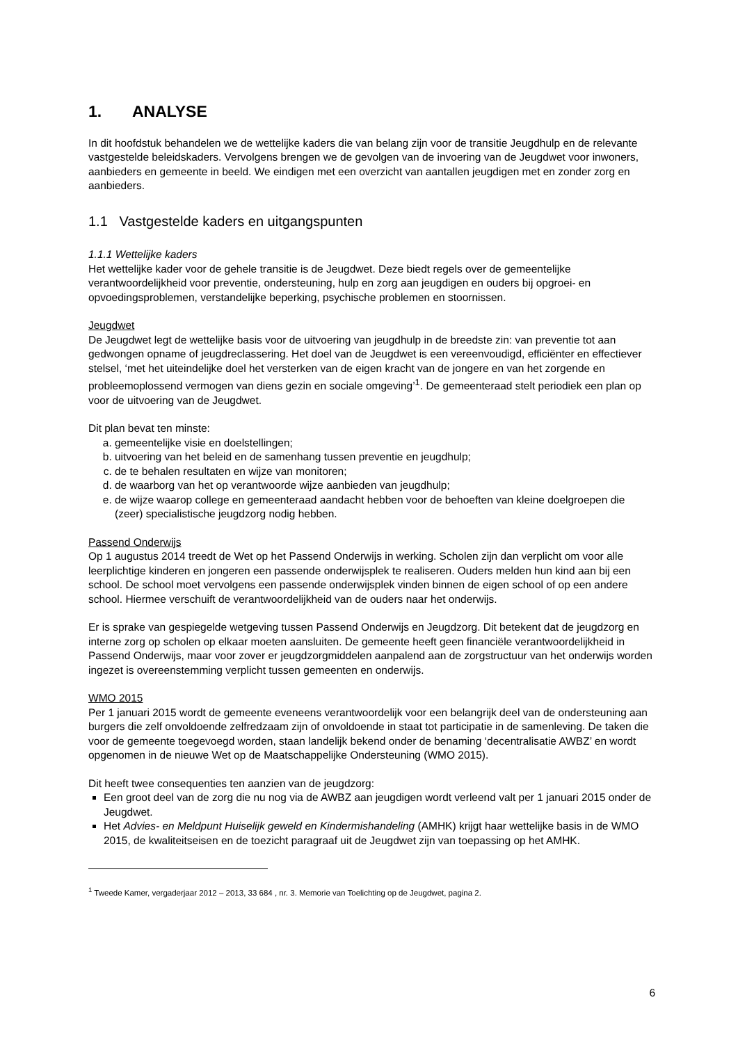1. ANALYSE
In dit hoofdstuk behandelen we de wettelijke kaders die van belang zijn voor de transitie Jeugdhulp en de relevante vastgestelde beleidskaders. Vervolgens brengen we de gevolgen van de invoering van de Jeugdwet voor inwoners, aanbieders en gemeente in beeld. We eindigen met een overzicht van aantallen jeugdigen met en zonder zorg en aanbieders.
1.1 Vastgestelde kaders en uitgangspunten
1.1.1 Wettelijke kaders
Het wettelijke kader voor de gehele transitie is de Jeugdwet. Deze biedt regels over de gemeentelijke verantwoordelijkheid voor preventie, ondersteuning, hulp en zorg aan jeugdigen en ouders bij opgroei- en opvoedingsproblemen, verstandelijke beperking, psychische problemen en stoornissen.
Jeugdwet
De Jeugdwet legt de wettelijke basis voor de uitvoering van jeugdhulp in de breedste zin: van preventie tot aan gedwongen opname of jeugdreclassering. Het doel van de Jeugdwet is een vereenvoudigd, efficiënter en effectiever stelsel, ‘met het uiteindelijke doel het versterken van de eigen kracht van de jongere en van het zorgende en probleemoplossend vermogen van diens gezin en sociale omgeving’<sup>1</sup>. De gemeenteraad stelt periodiek een plan op voor de uitvoering van de Jeugdwet.
Dit plan bevat ten minste:
a. gemeentelijke visie en doelstellingen;
b. uitvoering van het beleid en de samenhang tussen preventie en jeugdhulp;
c. de te behalen resultaten en wijze van monitoren;
d. de waarborg van het op verantwoorde wijze aanbieden van jeugdhulp;
e. de wijze waarop college en gemeenteraad aandacht hebben voor de behoeften van kleine doelgroepen die (zeer) specialistische jeugdzorg nodig hebben.
Passend Onderwijs
Op 1 augustus 2014 treedt de Wet op het Passend Onderwijs in werking. Scholen zijn dan verplicht om voor alle leerplichtige kinderen en jongeren een passende onderwijsplek te realiseren. Ouders melden hun kind aan bij een school. De school moet vervolgens een passende onderwijsplek vinden binnen de eigen school of op een andere school. Hiermee verschuift de verantwoordelijkheid van de ouders naar het onderwijs.
Er is sprake van gespiegelde wetgeving tussen Passend Onderwijs en Jeugdzorg. Dit betekent dat de jeugdzorg en interne zorg op scholen op elkaar moeten aansluiten. De gemeente heeft geen financiële verantwoordelijkheid in Passend Onderwijs, maar voor zover er jeugdzorgmiddelen aanpalend aan de zorgstructuur van het onderwijs worden ingezet is overeenstemming verplicht tussen gemeenten en onderwijs.
WMO 2015
Per 1 januari 2015 wordt de gemeente eveneens verantwoordelijk voor een belangrijk deel van de ondersteuning aan burgers die zelf onvoldoende zelfredzaam zijn of onvoldoende in staat tot participatie in de samenleving. De taken die voor de gemeente toegevoegd worden, staan landelijk bekend onder de benaming ‘decentralisatie AWBZ’ en wordt opgenomen in de nieuwe Wet op de Maatschappelijke Ondersteuning (WMO 2015).
Dit heeft twee consequenties ten aanzien van de jeugdzorg:
Een groot deel van de zorg die nu nog via de AWBZ aan jeugdigen wordt verleend valt per 1 januari 2015 onder de Jeugdwet.
Het Advies- en Meldpunt Huiselijk geweld en Kindermishandeling (AMHK) krijgt haar wettelijke basis in de WMO 2015, de kwaliteitseisen en de toezicht paragraaf uit de Jeugdwet zijn van toepassing op het AMHK.
<sup>1</sup> Tweede Kamer, vergaderjaar 2012 – 2013, 33 684 , nr. 3. Memorie van Toelichting op de Jeugdwet, pagina 2.
6